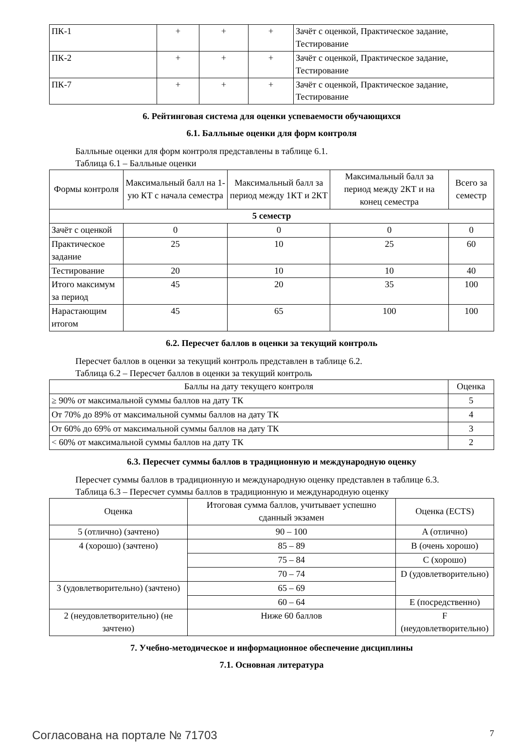| ПК-1 | + | + | + | Зачёт с оценкой, Практическое задание, Тестирование |
| ПК-2 | + | + | + | Зачёт с оценкой, Практическое задание, Тестирование |
| ПК-7 | + | + | + | Зачёт с оценкой, Практическое задание, Тестирование |
6. Рейтинговая система для оценки успеваемости обучающихся
6.1. Балльные оценки для форм контроля
Балльные оценки для форм контроля представлены в таблице 6.1.
Таблица 6.1 – Балльные оценки
| Формы контроля | Максимальный балл на 1-ую КТ с начала семестра | Максимальный балл за период между 1КТ и 2КТ | Максимальный балл за период между 2КТ и на конец семестра | Всего за семестр |
| --- | --- | --- | --- | --- |
| 5 семестр | | | | |
| Зачёт с оценкой | 0 | 0 | 0 | 0 |
| Практическое задание | 25 | 10 | 25 | 60 |
| Тестирование | 20 | 10 | 10 | 40 |
| Итого максимум за период | 45 | 20 | 35 | 100 |
| Нарастающим итогом | 45 | 65 | 100 | 100 |
6.2. Пересчет баллов в оценки за текущий контроль
Пересчет баллов в оценки за текущий контроль представлен в таблице 6.2.
Таблица 6.2 – Пересчет баллов в оценки за текущий контроль
| Баллы на дату текущего контроля | Оценка |
| --- | --- |
| ≥ 90% от максимальной суммы баллов на дату ТК | 5 |
| От 70% до 89% от максимальной суммы баллов на дату ТК | 4 |
| От 60% до 69% от максимальной суммы баллов на дату ТК | 3 |
| < 60% от максимальной суммы баллов на дату ТК | 2 |
6.3. Пересчет суммы баллов в традиционную и международную оценку
Пересчет суммы баллов в традиционную и международную оценку представлен в таблице 6.3.
Таблица 6.3 – Пересчет суммы баллов в традиционную и международную оценку
| Оценка | Итоговая сумма баллов, учитывает успешно сданный экзамен | Оценка (ECTS) |
| --- | --- | --- |
| 5 (отлично) (зачтено) | 90 – 100 | A (отлично) |
| 4 (хорошо) (зачтено) | 85 – 89 | B (очень хорошо) |
| | 75 – 84 | C (хорошо) |
| | 70 – 74 | D (удовлетворительно) |
| 3 (удовлетворительно) (зачтено) | 65 – 69 | |
| | 60 – 64 | E (посредственно) |
| 2 (неудовлетворительно) (не зачтено) | Ниже 60 баллов | F (неудовлетворительно) |
7. Учебно-методическое и информационное обеспечение дисциплины
7.1. Основная литература
Согласована на портале № 71703 7